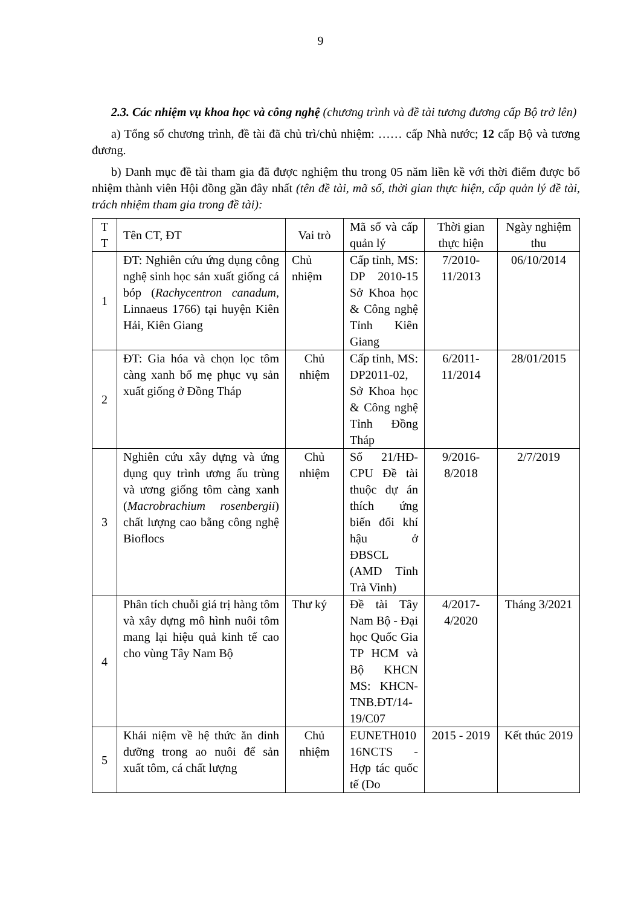9
2.3. Các nhiệm vụ khoa học và công nghệ (chương trình và đề tài tương đương cấp Bộ trở lên)
a) Tổng số chương trình, đề tài đã chủ trì/chủ nhiệm: …… cấp Nhà nước; 12 cấp Bộ và tương đương.
b) Danh mục đề tài tham gia đã được nghiệm thu trong 05 năm liền kề với thời điểm được bổ nhiệm thành viên Hội đồng gần đây nhất (tên đề tài, mã số, thời gian thực hiện, cấp quản lý đề tài, trách nhiệm tham gia trong đề tài):
| T T | Tên CT, ĐT | Vai trò | Mã số và cấp quản lý | Thời gian thực hiện | Ngày nghiệm thu |
| --- | --- | --- | --- | --- | --- |
| 1 | ĐT: Nghiên cứu ứng dụng công nghệ sinh học sản xuất giống cá bóp ( Rachycentron canadum, Linnaeus 1766) tại huyện Kiên Hải, Kiên Giang | Chủ nhiệm | Cấp tỉnh, MS: DP 2010-15 Sở Khoa học & Công nghệ Tỉnh Kiên Giang | 7/2010-11/2013 | 06/10/2014 |
| 2 | ĐT: Gia hóa và chọn lọc tôm càng xanh bố mẹ phục vụ sản xuất giống ở Đồng Tháp | Chủ nhiệm | Cấp tỉnh, MS: DP2011-02, Sở Khoa học & Công nghệ Tỉnh Đồng Tháp | 6/2011-11/2014 | 28/01/2015 |
| 3 | Nghiên cứu xây dựng và ứng dụng quy trình ương ấu trùng và ương giống tôm càng xanh ( Macrobrachium rosenbergii ) chất lượng cao bằng công nghệ Bioflocs | Chủ nhiệm | Số 21/HĐ-CPU Đề tài thuộc dự án thích ứng biến đổi khí hậu ở ĐBSCL (AMD Tỉnh Trà Vinh) | 9/2016-8/2018 | 2/7/2019 |
| 4 | Phân tích chuỗi giá trị hàng tôm và xây dựng mô hình nuôi tôm mang lại hiệu quả kinh tế cao cho vùng Tây Nam Bộ | Thư ký | Đề tài Tây Nam Bộ - Đại học Quốc Gia TP HCM và Bộ KHCN MS: KHCN-TNB.ĐT/14-19/C07 | 4/2017-4/2020 | Tháng 3/2021 |
| 5 | Khái niệm về hệ thức ăn dinh dưỡng trong ao nuôi để sản xuất tôm, cá chất lượng | Chủ nhiệm | EUNETH010 16NCTS - Hợp tác quốc tế (Do | 2015 - 2019 | Kết thúc 2019 |